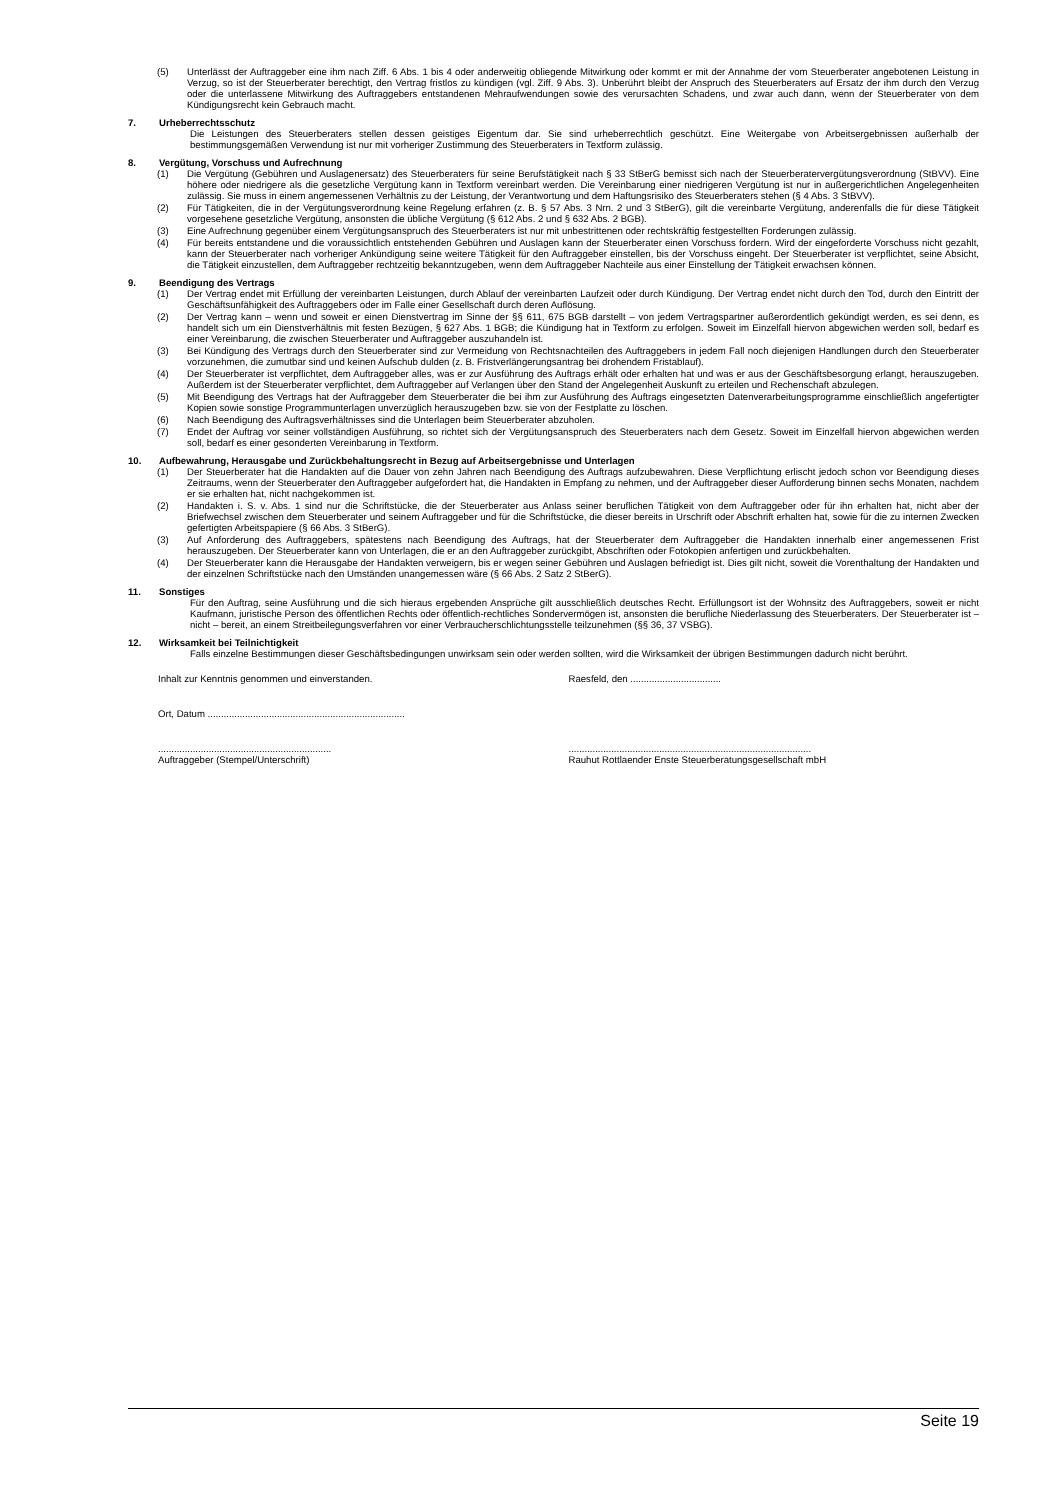(5) Unterlässt der Auftraggeber eine ihm nach Ziff. 6 Abs. 1 bis 4 oder anderweitig obliegende Mitwirkung oder kommt er mit der Annahme der vom Steuerberater angebotenen Leistung in Verzug, so ist der Steuerberater berechtigt, den Vertrag fristlos zu kündigen (vgl. Ziff. 9 Abs. 3). Unberührt bleibt der Anspruch des Steuerberaters auf Ersatz der ihm durch den Verzug oder die unterlassene Mitwirkung des Auftraggebers entstandenen Mehraufwendungen sowie des verursachten Schadens, und zwar auch dann, wenn der Steuerberater von dem Kündigungsrecht kein Gebrauch macht.
7. Urheberrechtsschutz
Die Leistungen des Steuerberaters stellen dessen geistiges Eigentum dar. Sie sind urheberrechtlich geschützt. Eine Weitergabe von Arbeitsergebnissen außerhalb der bestimmungsgemäßen Verwendung ist nur mit vorheriger Zustimmung des Steuerberaters in Textform zulässig.
8. Vergütung, Vorschuss und Aufrechnung
(1) Die Vergütung (Gebühren und Auslagenersatz) des Steuerberaters für seine Berufstätigkeit nach § 33 StBerG bemisst sich nach der Steuerberatervergütungsverordnung (StBVV). Eine höhere oder niedrigere als die gesetzliche Vergütung kann in Textform vereinbart werden. Die Vereinbarung einer niedrigeren Vergütung ist nur in außergerichtlichen Angelegenheiten zulässig. Sie muss in einem angemessenen Verhältnis zu der Leistung, der Verantwortung und dem Haftungsrisiko des Steuerberaters stehen (§ 4 Abs. 3 StBVV).
(2) Für Tätigkeiten, die in der Vergütungsverordnung keine Regelung erfahren (z. B. § 57 Abs. 3 Nrn. 2 und 3 StBerG), gilt die vereinbarte Vergütung, anderenfalls die für diese Tätigkeit vorgesehene gesetzliche Vergütung, ansonsten die übliche Vergütung (§ 612 Abs. 2 und § 632 Abs. 2 BGB).
(3) Eine Aufrechnung gegenüber einem Vergütungsanspruch des Steuerberaters ist nur mit unbestrittenen oder rechtskräftig festgestellten Forderungen zulässig.
(4) Für bereits entstandene und die voraussichtlich entstehenden Gebühren und Auslagen kann der Steuerberater einen Vorschuss fordern. Wird der eingeforderte Vorschuss nicht gezahlt, kann der Steuerberater nach vorheriger Ankündigung seine weitere Tätigkeit für den Auftraggeber einstellen, bis der Vorschuss eingeht. Der Steuerberater ist verpflichtet, seine Absicht, die Tätigkeit einzustellen, dem Auftraggeber rechtzeitig bekanntzugeben, wenn dem Auftraggeber Nachteile aus einer Einstellung der Tätigkeit erwachsen können.
9. Beendigung des Vertrags
(1) Der Vertrag endet mit Erfüllung der vereinbarten Leistungen, durch Ablauf der vereinbarten Laufzeit oder durch Kündigung. Der Vertrag endet nicht durch den Tod, durch den Eintritt der Geschäftsunfähigkeit des Auftraggebers oder im Falle einer Gesellschaft durch deren Auflösung.
(2) Der Vertrag kann – wenn und soweit er einen Dienstvertrag im Sinne der §§ 611, 675 BGB darstellt – von jedem Vertragspartner außerordentlich gekündigt werden, es sei denn, es handelt sich um ein Dienstverhältnis mit festen Bezügen, § 627 Abs. 1 BGB; die Kündigung hat in Textform zu erfolgen. Soweit im Einzelfall hiervon abgewichen werden soll, bedarf es einer Vereinbarung, die zwischen Steuerberater und Auftraggeber auszuhandeln ist.
(3) Bei Kündigung des Vertrags durch den Steuerberater sind zur Vermeidung von Rechtsnachteilen des Auftraggebers in jedem Fall noch diejenigen Handlungen durch den Steuerberater vorzunehmen, die zumutbar sind und keinen Aufschub dulden (z. B. Fristverlängerungsantrag bei drohendem Fristablauf).
(4) Der Steuerberater ist verpflichtet, dem Auftraggeber alles, was er zur Ausführung des Auftrags erhält oder erhalten hat und was er aus der Geschäftsbesorgung erlangt, herauszugeben. Außerdem ist der Steuerberater verpflichtet, dem Auftraggeber auf Verlangen über den Stand der Angelegenheit Auskunft zu erteilen und Rechenschaft abzulegen.
(5) Mit Beendigung des Vertrags hat der Auftraggeber dem Steuerberater die bei ihm zur Ausführung des Auftrags eingesetzten Datenverarbeitungsprogramme einschließlich angefertigter Kopien sowie sonstige Programmunterlagen unverzüglich herauszugeben bzw. sie von der Festplatte zu löschen.
(6) Nach Beendigung des Auftragsverhältnisses sind die Unterlagen beim Steuerberater abzuholen.
(7) Endet der Auftrag vor seiner vollständigen Ausführung, so richtet sich der Vergütungsanspruch des Steuerberaters nach dem Gesetz. Soweit im Einzelfall hiervon abgewichen werden soll, bedarf es einer gesonderten Vereinbarung in Textform.
10. Aufbewahrung, Herausgabe und Zurückbehaltungsrecht in Bezug auf Arbeitsergebnisse und Unterlagen
(1) Der Steuerberater hat die Handakten auf die Dauer von zehn Jahren nach Beendigung des Auftrags aufzubewahren. Diese Verpflichtung erlischt jedoch schon vor Beendigung dieses Zeitraums, wenn der Steuerberater den Auftraggeber aufgefordert hat, die Handakten in Empfang zu nehmen, und der Auftraggeber dieser Aufforderung binnen sechs Monaten, nachdem er sie erhalten hat, nicht nachgekommen ist.
(2) Handakten i. S. v. Abs. 1 sind nur die Schriftstücke, die der Steuerberater aus Anlass seiner beruflichen Tätigkeit von dem Auftraggeber oder für ihn erhalten hat, nicht aber der Briefwechsel zwischen dem Steuerberater und seinem Auftraggeber und für die Schriftstücke, die dieser bereits in Urschrift oder Abschrift erhalten hat, sowie für die zu internen Zwecken gefertigten Arbeitspapiere (§ 66 Abs. 3 StBerG).
(3) Auf Anforderung des Auftraggebers, spätestens nach Beendigung des Auftrags, hat der Steuerberater dem Auftraggeber die Handakten innerhalb einer angemessenen Frist herauszugeben. Der Steuerberater kann von Unterlagen, die er an den Auftraggeber zurückgibt, Abschriften oder Fotokopien anfertigen und zurückbehalten.
(4) Der Steuerberater kann die Herausgabe der Handakten verweigern, bis er wegen seiner Gebühren und Auslagen befriedigt ist. Dies gilt nicht, soweit die Vorenthaltung der Handakten und der einzelnen Schriftstücke nach den Umständen unangemessen wäre (§ 66 Abs. 2 Satz 2 StBerG).
11. Sonstiges
Für den Auftrag, seine Ausführung und die sich hieraus ergebenden Ansprüche gilt ausschließlich deutsches Recht. Erfüllungsort ist der Wohnsitz des Auftraggebers, soweit er nicht Kaufmann, juristische Person des öffentlichen Rechts oder öffentlich-rechtliches Sondervermögen ist, ansonsten die berufliche Niederlassung des Steuerberaters. Der Steuerberater ist – nicht – bereit, an einem Streitbeilegungsverfahren vor einer Verbraucherschlichtungsstelle teilzunehmen (§§ 36, 37 VSBG).
12. Wirksamkeit bei Teilnichtigkeit
Falls einzelne Bestimmungen dieser Geschäftsbedingungen unwirksam sein oder werden sollten, wird die Wirksamkeit der übrigen Bestimmungen dadurch nicht berührt.
Inhalt zur Kenntnis genommen und einverstanden. Raesfeld, den ..................................
Ort, Datum ..........................................................................
.................................................................
Auftraggeber (Stempel/Unterschrift)
...........................................................................................
Rauhut Rottlaender Enste Steuerberatungsgesellschaft mbH
Seite 19